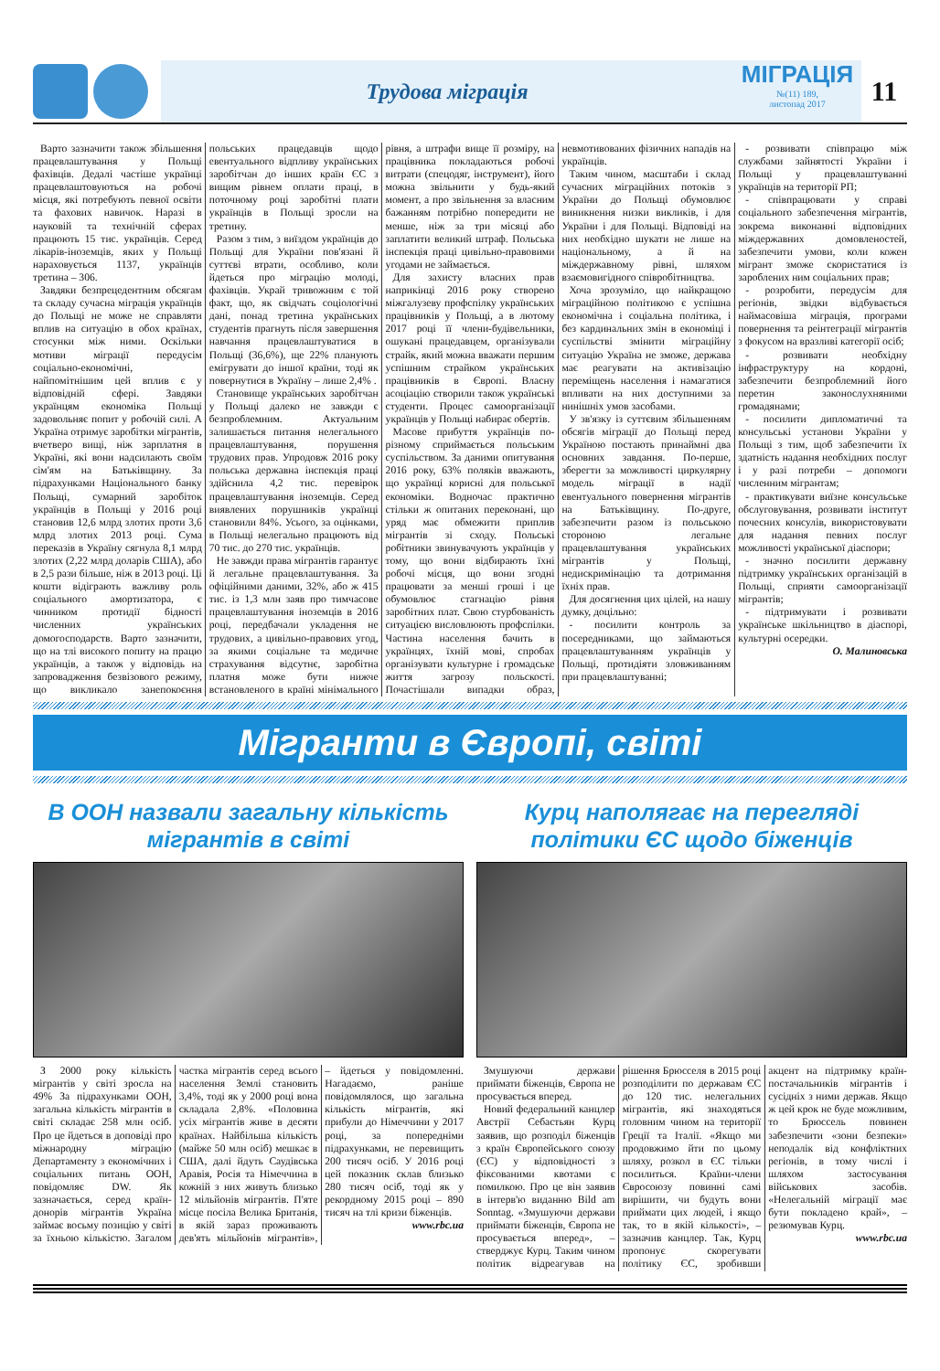Трудова міграція МІГРАЦІЯ
№(11) 189,
листопад 2017
11
Варто зазначити також збільшення працевлаштування у Польщі фахівців. Дедалі частіше українці працевлаштовуються на робочі місця, які потребують певної освіти та фахових навичок. Наразі в науковій та технічній сферах працюють 15 тис. українців. Серед лікарів-іноземців, яких у Польщі нараховується 1137, українців третина – 306.
Завдяки безпрецедентним обсягам та складу сучасна міграція українців до Польщі не може не справляти вплив на ситуацію в обох країнах, стосунки між ними. Оскільки мотиви міграції передусім соціально-економічні, найпомітнішим цей вплив є у відповідній сфері. Завдяки українцям економіка Польщі задовольняє попит у робочій силі. А Україна отримує заробітки мігрантів, вчетверо вищі, ніж зарплатня в Україні, які вони надсилають своїм сім'ям на Батьківщину. За підрахунками Національного банку Польщі, сумарний заробіток українців в Польщі у 2016 році становив 12,6 млрд злотих проти 3,6 млрд злотих 2013 році. Сума переказів в Україну сягнула 8,1 млрд злотих (2,22 млрд доларів США), або в 2,5 рази більше, ніж в 2013 році. Ці кошти відіграють важливу роль соціального амортизатора, є чинником протидії бідності численних українських домогосподарств. Варто зазначити, що на тлі високого попиту на працю українців, а також у відповідь на запровадження безвізового режиму, що викликало занепокоєння польських працедавців щодо евентуального відпливу українських заробітчан до інших країн ЄС з вищим рівнем оплати праці, в поточному році заробітні плати українців в Польщі зросли на третину.
Разом з тим, з виїздом українців до Польщі для України пов'язані й суттєві втрати, особливо, коли йдеться про міграцію молоді, фахівців. Украй тривожним є той факт, що, як свідчать соціологічні дані, понад третина українських студентів прагнуть після завершення навчання працевлаштуватися в Польщі (36,6%), ще 22% планують емігрувати до іншої країни, тоді як повернутися в Україну – лише 2,4% .
Становище українських заробітчан у Польщі далеко не завжди є безпроблемним. Актуальним залишається питання нелегального працевлаштування, порушення трудових прав. Упродовж 2016 року польська державна інспекція праці здійснила 4,2 тис. перевірок працевлаштування іноземців. Серед виявлених порушників українці становили 84%. Усього, за оцінками, в Польщі нелегально працюють від 70 тис. до 270 тис. українців.
Не завжди права мігрантів гарантує й легальне працевлаштування. За офіційними даними, 32%, або ж 415 тис. із 1,3 млн заяв про тимчасове працевлаштування іноземців в 2016 році, передбачали укладення не трудових, а цивільно-правових угод, за якими соціальне та медичне страхування відсутнє, заробітна платня може бути нижче встановленого в країні мінімального рівня, а штрафи вище її розміру, на працівника покладаються робочі витрати (спецодяг, інструмент), його можна звільнити у будь-який момент, а про звільнення за власним бажанням потрібно попередити не менше, ніж за три місяці або заплатити великий штраф. Польська інспекція праці цивільно-правовими угодами не займається.
Для захисту власних прав наприкінці 2016 року створено міжгалузеву профспілку українських працівників у Польщі, а в лютому 2017 році її члени-будівельники, ошукані працедавцем, організували страйк, який можна вважати першим успішним страйком українських працівників в Європі. Власну асоціацію створили також українські студенти. Процес самоорганізації українців у Польщі набирає обертів.
Масове прибуття українців по-різному сприймається польським суспільством. За даними опитування 2016 року, 63% поляків вважають, що українці корисні для польської економіки. Водночас практично стільки ж опитаних переконані, що уряд має обмежити приплив мігрантів зі сходу. Польські робітники звинувачують українців у тому, що вони відбирають їхні робочі місця, що вони згодні працювати за менші гроші і це обумовлює стагнацію рівня заробітних плат. Свою стурбованість ситуацією висловлюють профспілки. Частина населення бачить в українцях, їхній мові, спробах організувати культурне і громадське життя загрозу польскості. Почастішали випадки образ, невмотивованих фізичних нападів на українців.
Таким чином, масштаби і склад сучасних міграційних потоків з України до Польщі обумовлює виникнення низки викликів, і для України і для Польщі. Відповіді на них необхідно шукати не лише на національному, а й на міждержавному рівні, шляхом взаємовигідного співробітництва.
Хоча зрозуміло, що найкращою міграційною політикою є успішна економічна і соціальна політика, і без кардинальних змін в економіці і суспільстві змінити міграційну ситуацію Україна не зможе, держава має реагувати на активізацію переміщень населення і намагатися впливати на них доступними за нинішніх умов засобами.
У зв'язку із суттєвим збільшенням обсягів міграції до Польщі перед Україною постають принаймні два основних завдання. По-перше, зберегти за можливості циркулярну модель міграції в надії евентуального повернення мігрантів на Батьківщину. По-друге, забезпечити разом із польською стороною легальне працевлаштування українських мігрантів у Польщі, недискримінацію та дотримання їхніх прав.
Для досягнення цих цілей, на нашу думку, доцільно:
- посилити контроль за посередниками, що займаються працевлаштуванням українців у Польщі, протидіяти зловживанням при працевлаштуванні;
- розвивати співпрацю між службами зайнятості України і Польщі у працевлаштуванні українців на території РП;
- співпрацювати у справі соціального забезпечення мігрантів, зокрема виконанні відповідних міждержавних домовленостей, забезпечити умови, коли кожен мігрант зможе скористатися із зароблених ним соціальних прав;
- розробити, передусім для регіонів, звідки відбувається наймасовіша міграція, програми повернення та реінтеграції мігрантів з фокусом на вразливі категорії осіб;
- розвивати необхідну інфраструктуру на кордоні, забезпечити безпроблемний його перетин законослухняними громадянами;
- посилити дипломатичні та консульські установи України у Польщі з тим, щоб забезпечити їх здатність надання необхідних послуг і у разі потреби – допомоги численним мігрантам;
- практикувати виїзне консульське обслуговування, розвивати інститут почесних консулів, використовувати для надання певних послуг можливості української діаспори;
- значно посилити державну підтримку українських організацій в Польщі, сприяти самоорганізації мігрантів;
- підтримувати і розвивати українське шкільництво в діаспорі, культурні осередки.
О. Малиновська
Мігранти в Європі, світі
В ООН назвали загальну кількість мігрантів в світі
З 2000 року кількість мігрантів у світі зросла на 49% За підрахунками ООН, загальна кількість мігрантів в світі складає 258 млн осіб. Про це йдеться в доповіді про міжнародну міграцію Департаменту з економічних і соціальних питань ООН, повідомляє DW. Як зазначається, серед країн-донорів мігрантів Україна займає восьму позицію у світі за їхньою кількістю. Загалом частка мігрантів серед всього населення Землі становить 3,4%, тоді як у 2000 році вона складала 2,8%. «Половина усіх мігрантів живе в десяти країнах. Найбільша кількість (майже 50 млн осіб) мешкає в США, далі йдуть Саудівська Аравія, Росія та Німеччина в кожній з них живуть близько 12 мільйонів мігрантів. П'яте місце посіла Велика Британія, в якій зараз проживають дев'ять мільйонів мігрантів», – йдеться у повідомленні. Нагадаємо, раніше повідомлялося, що загальна кількість мігрантів, які прибули до Німеччини у 2017 році, за попередніми підрахунками, не перевищить 200 тисяч осіб. У 2016 році цей показник склав близько 280 тисяч осіб, тоді як у рекордному 2015 році – 890 тисяч на тлі кризи біженців.
www.rbc.ua
Курц наполягає на перегляді політики ЄС щодо біженців
Змушуючи держави приймати біженців, Європа не просувається вперед.
Новий федеральний канцлер Австрії Себастьян Курц заявив, що розподіл біженців з країн Європейського союзу (ЄС) у відповідності з фіксованими квотами є помилкою. Про це він заявив в інтерв'ю виданню Bild am Sonntag. «Змушуючи держави приймати біженців, Європа не просувається вперед», – стверджує Курц. Таким чином політик відреагував на рішення Брюсселя в 2015 році розподілити по державам ЄС до 120 тис. нелегальних мігрантів, які знаходяться головним чином на території Греції та Італії. «Якщо ми продовжимо йти по цьому шляху, розкол в ЄС тільки посилиться. Країни-члени Євросоюзу повинні самі вирішити, чи будуть вони приймати цих людей, і якщо так, то в якій кількості», – зазначив канцлер. Так, Курц пропонує скорегувати політику ЄС, зробивши акцент на підтримку країн-постачальників мігрантів і сусідніх з ними держав. Якщо ж цей крок не буде можливим, то Брюссель повинен забезпечити «зони безпеки» неподалік від конфліктних регіонів, в тому числі і шляхом застосування військових засобів. «Нелегальній міграції має бути покладено край», – резюмував Курц.
www.rbc.ua